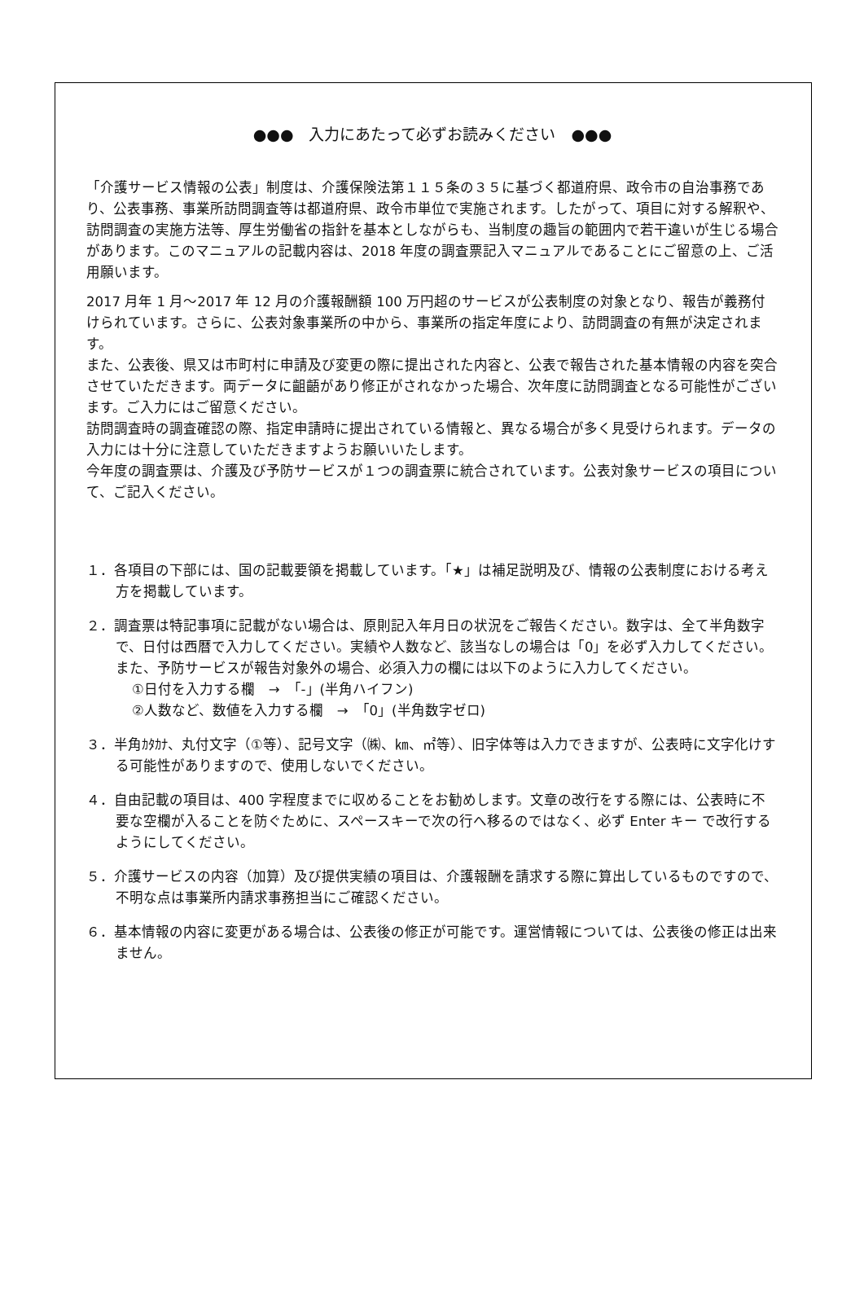●●●　入力にあたって必ずお読みください　●●●
「介護サービス情報の公表」制度は、介護保険法第１１５条の３５に基づく都道府県、政令市の自治事務であり、公表事務、事業所訪問調査等は都道府県、政令市単位で実施されます。したがって、項目に対する解釈や、訪問調査の実施方法等、厚生労働省の指針を基本としながらも、当制度の趣旨の範囲内で若干違いが生じる場合があります。このマニュアルの記載内容は、2018 年度の調査票記入マニュアルであることにご留意の上、ご活用願います。
2017 月年 1 月～2017 年 12 月の介護報酬額 100 万円超のサービスが公表制度の対象となり、報告が義務付けられています。さらに、公表対象事業所の中から、事業所の指定年度により、訪問調査の有無が決定されます。
また、公表後、県又は市町村に申請及び変更の際に提出された内容と、公表で報告された基本情報の内容を突合させていただきます。両データに齟齬があり修正がされなかった場合、次年度に訪問調査となる可能性がございます。ご入力にはご留意ください。
訪問調査時の調査確認の際、指定申請時に提出されている情報と、異なる場合が多く見受けられます。データの入力には十分に注意していただきますようお願いいたします。
今年度の調査票は、介護及び予防サービスが１つの調査票に統合されています。公表対象サービスの項目について、ご記入ください。
１．各項目の下部には、国の記載要領を掲載しています。「★」は補足説明及び、情報の公表制度における考え方を掲載しています。
２．調査票は特記事項に記載がない場合は、原則記入年月日の状況をご報告ください。数字は、全て半角数字で、日付は西暦で入力してください。実績や人数など、該当なしの場合は「0」を必ず入力してください。
また、予防サービスが報告対象外の場合、必須入力の欄には以下のように入力してください。
①日付を入力する欄　→　「-」(半角ハイフン)
②人数など、数値を入力する欄　→　「0」(半角数字ゼロ)
３．半角ｶﾀｶﾅ、丸付文字（①等）、記号文字（㈱、㎞、㎡等）、旧字体等は入力できますが、公表時に文字化けする可能性がありますので、使用しないでください。
４．自由記載の項目は、400 字程度までに収めることをお勧めします。文章の改行をする際には、公表時に不要な空欄が入ることを防ぐために、スペースキーで次の行へ移るのではなく、必ず Enter キー で改行するようにしてください。
５．介護サービスの内容（加算）及び提供実績の項目は、介護報酬を請求する際に算出しているものですので、不明な点は事業所内請求事務担当にご確認ください。
６．基本情報の内容に変更がある場合は、公表後の修正が可能です。運営情報については、公表後の修正は出来ません。